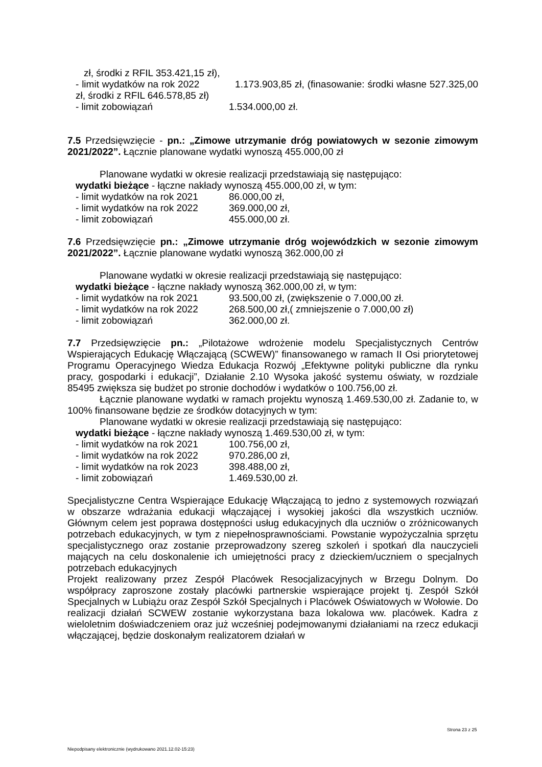zł, środki z RFIL 353.421,15 zł),
- limit wydatków na rok 2022 1.173.903,85 zł, (finasowanie: środki własne 527.325,00 zł, środki z RFIL 646.578,85 zł)
- limit zobowiązań 1.534.000,00 zł.
7.5 Przedsięwzięcie - pn.: „Zimowe utrzymanie dróg powiatowych w sezonie zimowym 2021/2022”. Łącznie planowane wydatki wynoszą 455.000,00 zł
Planowane wydatki w okresie realizacji przedstawiają się następująco:
wydatki bieżące - łączne nakłady wynoszą 455.000,00 zł, w tym:
- limit wydatków na rok 2021 86.000,00 zł,
- limit wydatków na rok 2022 369.000,00 zł,
- limit zobowiązań 455.000,00 zł.
7.6 Przedsięwzięcie pn.: „Zimowe utrzymanie dróg wojewódzkich w sezonie zimowym 2021/2022”. Łącznie planowane wydatki wynoszą 362.000,00 zł
Planowane wydatki w okresie realizacji przedstawiają się następująco:
wydatki bieżące - łączne nakłady wynoszą 362.000,00 zł, w tym:
- limit wydatków na rok 2021 93.500,00 zł, (zwiększenie o 7.000,00 zł.
- limit wydatków na rok 2022 268.500,00 zł,( zmniejszenie o 7.000,00 zł)
- limit zobowiązań 362.000,00 zł.
7.7 Przedsięwzięcie pn.: „Pilotażowe wdrożenie modelu Specjalistycznych Centrów Wspierających Edukację Włączającą (SCWEW)” finansowanego w ramach II Osi priorytetowej Programu Operacyjnego Wiedza Edukacja Rozwój „Efektywne polityki publiczne dla rynku pracy, gospodarki i edukacji”, Działanie 2.10 Wysoka jakość systemu oświaty, w rozdziale 85495 zwiększa się budżet po stronie dochodów i wydatków o 100.756,00 zł.
Łącznie planowane wydatki w ramach projektu wynoszą 1.469.530,00 zł. Zadanie to, w 100% finansowane będzie ze środków dotacyjnych w tym:
Planowane wydatki w okresie realizacji przedstawiają się następująco:
wydatki bieżące - łączne nakłady wynoszą 1.469.530,00 zł, w tym:
- limit wydatków na rok 2021 100.756,00 zł,
- limit wydatków na rok 2022 970.286,00 zł,
- limit wydatków na rok 2023 398.488,00 zł,
- limit zobowiązań 1.469.530,00 zł.
Specjalistyczne Centra Wspierające Edukację Włączającą to jedno z systemowych rozwiązań w obszarze wdrażania edukacji włączającej i wysokiej jakości dla wszystkich uczniów. Głównym celem jest poprawa dostępności usług edukacyjnych dla uczniów o zróżnicowanych potrzebach edukacyjnych, w tym z niepełnosprawnościami. Powstanie wypożyczalnia sprzętu specjalistycznego oraz zostanie przeprowadzony szereg szkoleń i spotkań dla nauczycieli mających na celu doskonalenie ich umiejętności pracy z dzieckiem/uczniem o specjalnych potrzebach edukacyjnych
Projekt realizowany przez Zespół Placówek Resocjalizacyjnych w Brzegu Dolnym. Do współpracy zaproszone zostały placówki partnerskie wspierające projekt tj. Zespół Szkół Specjalnych w Lubiążu oraz Zespół Szkół Specjalnych i Placówek Oświatowych w Wołowie. Do realizacji działań SCWEW zostanie wykorzystana baza lokalowa ww. placówek. Kadra z wieloletnim doświadczeniem oraz już wcześniej podejmowanymi działaniami na rzecz edukacji włączającej, będzie doskonałym realizatorem działań w
Strona 23 z 25
Niepodpisany elektronicznie (wydrukowano 2021.12.02-15:23)